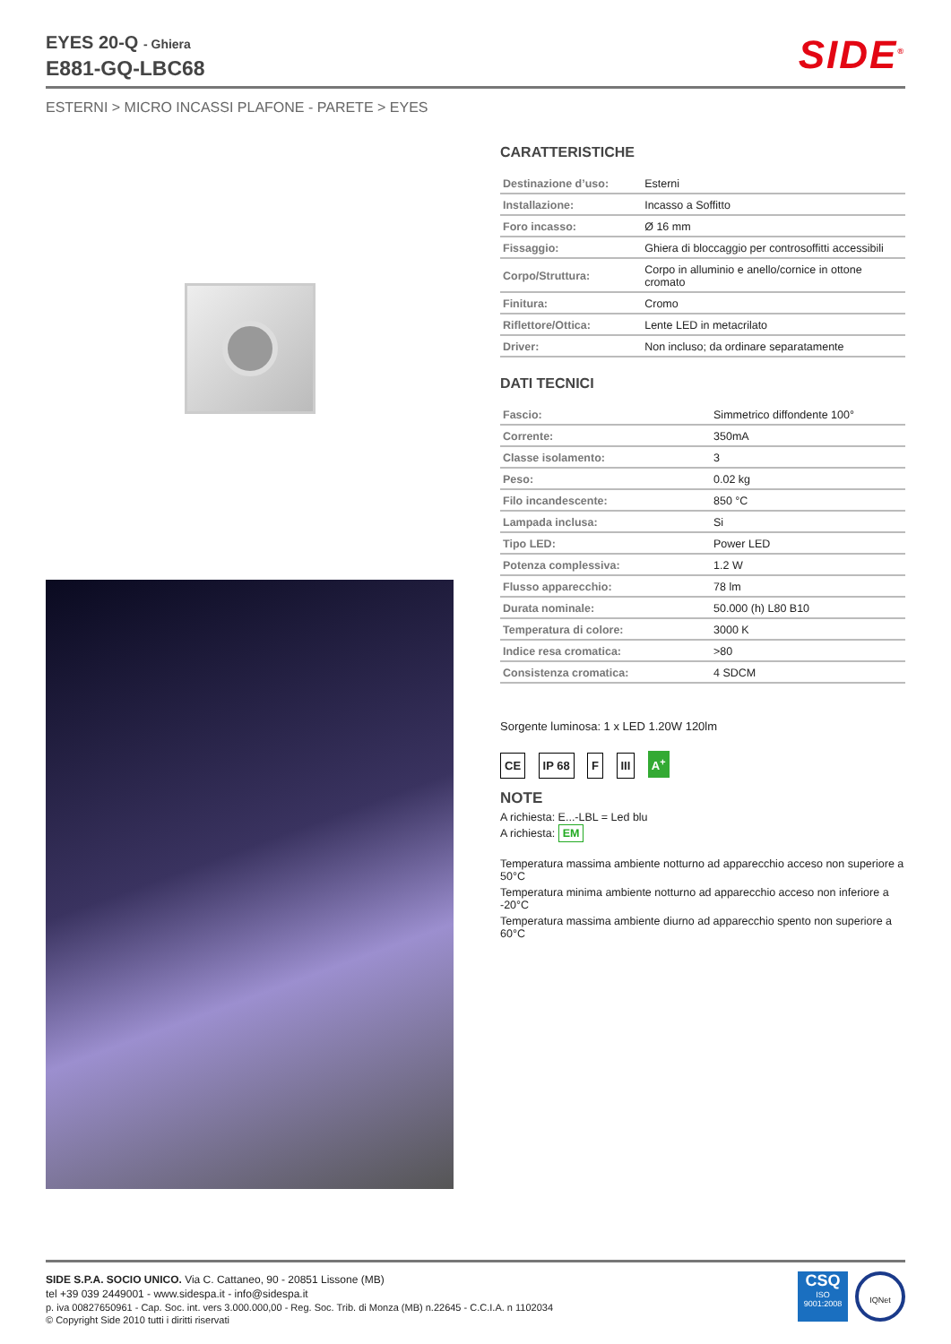EYES 20-Q - Ghiera
E881-GQ-LBC68
SIDE<sup>®</sup>
ESTERNI > MICRO INCASSI PLAFONE - PARETE > EYES
CARATTERISTICHE
| Destinazione d’uso: | Esterni |
| Installazione: | Incasso a Soffitto |
| Foro incasso: | Ø 16 mm |
| Fissaggio: | Ghiera di bloccaggio per controsoffitti accessibili |
| Corpo/Struttura: | Corpo in alluminio e anello/cornice in ottone cromato |
| Finitura: | Cromo |
| Riflettore/Ottica: | Lente LED in metacrilato |
| Driver: | Non incluso; da ordinare separatamente |
DATI TECNICI
| Fascio: | Simmetrico diffondente 100° |
| Corrente: | 350mA |
| Classe isolamento: | 3 |
| Peso: | 0.02 kg |
| Filo incandescente: | 850 °C |
| Lampada inclusa: | Si |
| Tipo LED: | Power LED |
| Potenza complessiva: | 1.2 W |
| Flusso apparecchio: | 78 lm |
| Durata nominale: | 50.000 (h) L80 B10 |
| Temperatura di colore: | 3000 K |
| Indice resa cromatica: | >80 |
| Consistenza cromatica: | 4 SDCM |
Sorgente luminosa: 1 x LED 1.20W 120lm
CE IP 68 F III A<sup>+</sup>
NOTE
A richiesta: E...-LBL = Led blu
A richiesta: EM
Temperatura massima ambiente notturno ad apparecchio acceso non superiore a 50°C
Temperatura minima ambiente notturno ad apparecchio acceso non inferiore a -20°C
Temperatura massima ambiente diurno ad apparecchio spento non superiore a 60°C
SIDE S.P.A. SOCIO UNICO. Via C. Cattaneo, 90 - 20851 Lissone (MB)
tel +39 039 2449001 - www.sidespa.it - info@sidespa.it
p. iva 00827650961 - Cap. Soc. int. vers 3.000.000,00 - Reg. Soc. Trib. di Monza (MB) n.22645 - C.C.I.A. n 1102034
© Copyright Side 2010 tutti i diritti riservati
CSQ
ISO 9001:2008
IQNet